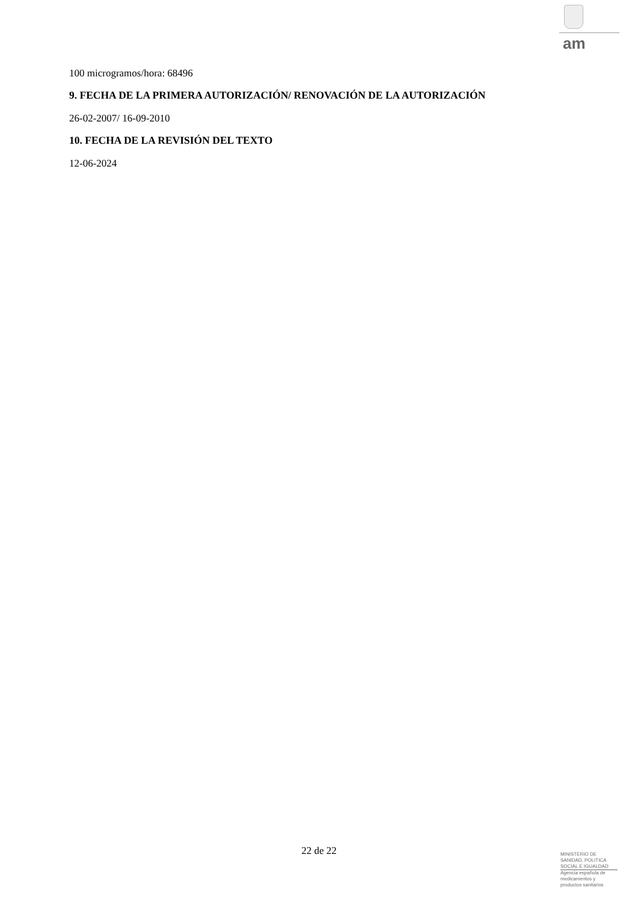am
100 microgramos/hora: 68496
9. FECHA DE LA PRIMERA AUTORIZACIÓN/ RENOVACIÓN DE LA AUTORIZACIÓN
26-02-2007/ 16-09-2010
10. FECHA DE LA REVISIÓN DEL TEXTO
12-06-2024
22 de 22
MINISTERIO DE
SANIDAD, POLITICA
SOCIAL E IGUALDAD
Agencia española de
medicamentos y
productos sanitarios